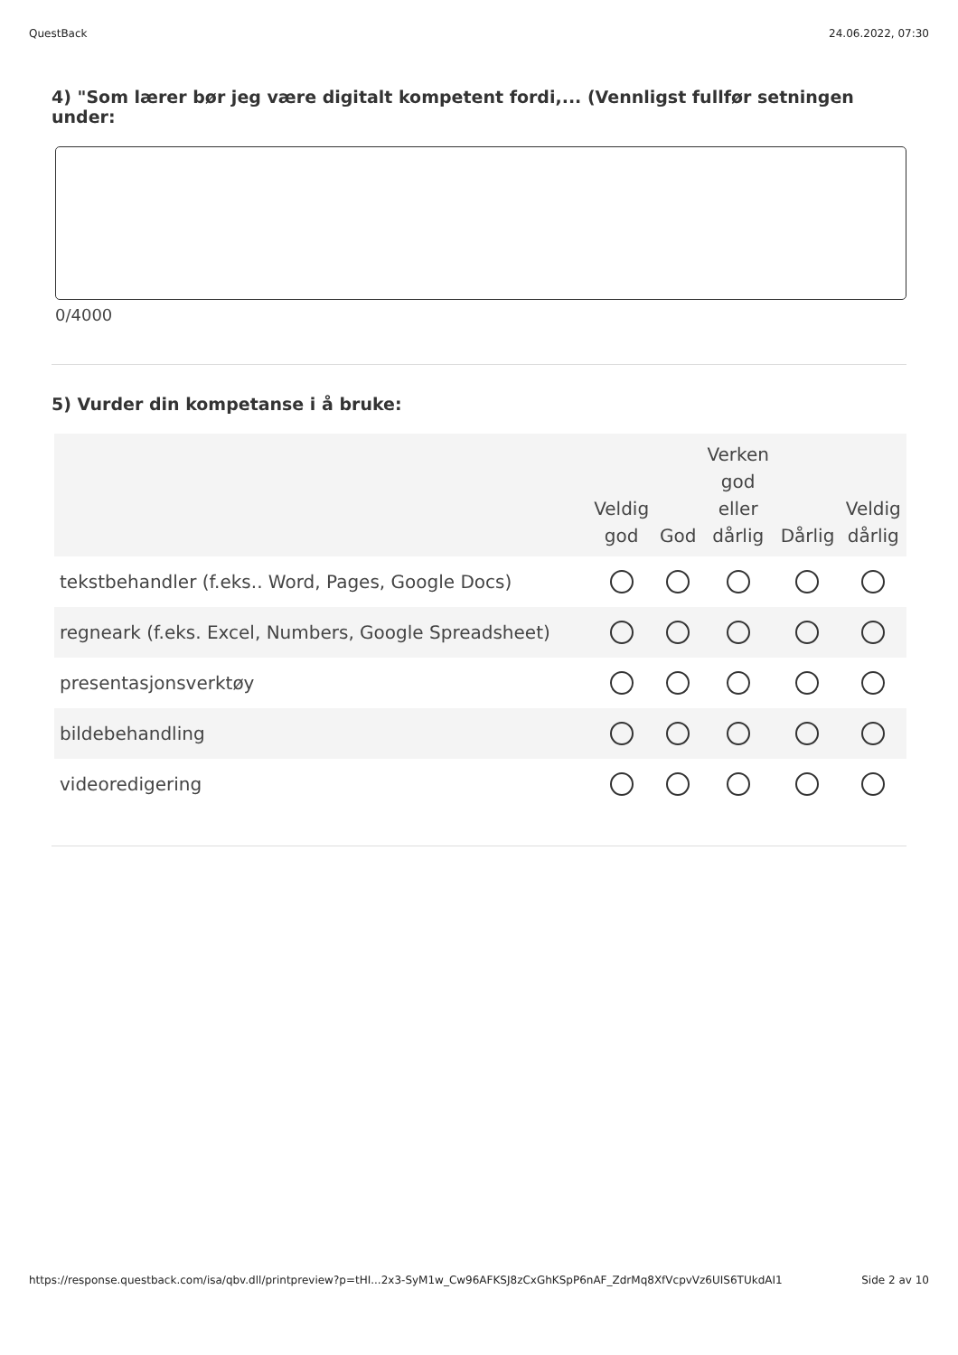QuestBack 24.06.2022, 07:30
4) "Som lærer bør jeg være digitalt kompetent fordi,... (Vennligst fullfør setningen under:
0/4000
5) Vurder din kompetanse i å bruke:
| | Veldig god | God | Verken god eller dårlig | Dårlig | Veldig dårlig |
| --- | --- | --- | --- | --- | --- |
| tekstbehandler (f.eks.. Word, Pages, Google Docs) | | | | | |
| regneark (f.eks. Excel, Numbers, Google Spreadsheet) | | | | | |
| presentasjonsverktøy | | | | | |
| bildebehandling | | | | | |
| videoredigering | | | | | |
https://response.questback.com/isa/qbv.dll/printpreview?p=tHI...2x3-SyM1w_Cw96AFKSJ8zCxGhKSpP6nAF_ZdrMq8XfVcpvVz6UIS6TUkdAI1 Side 2 av 10